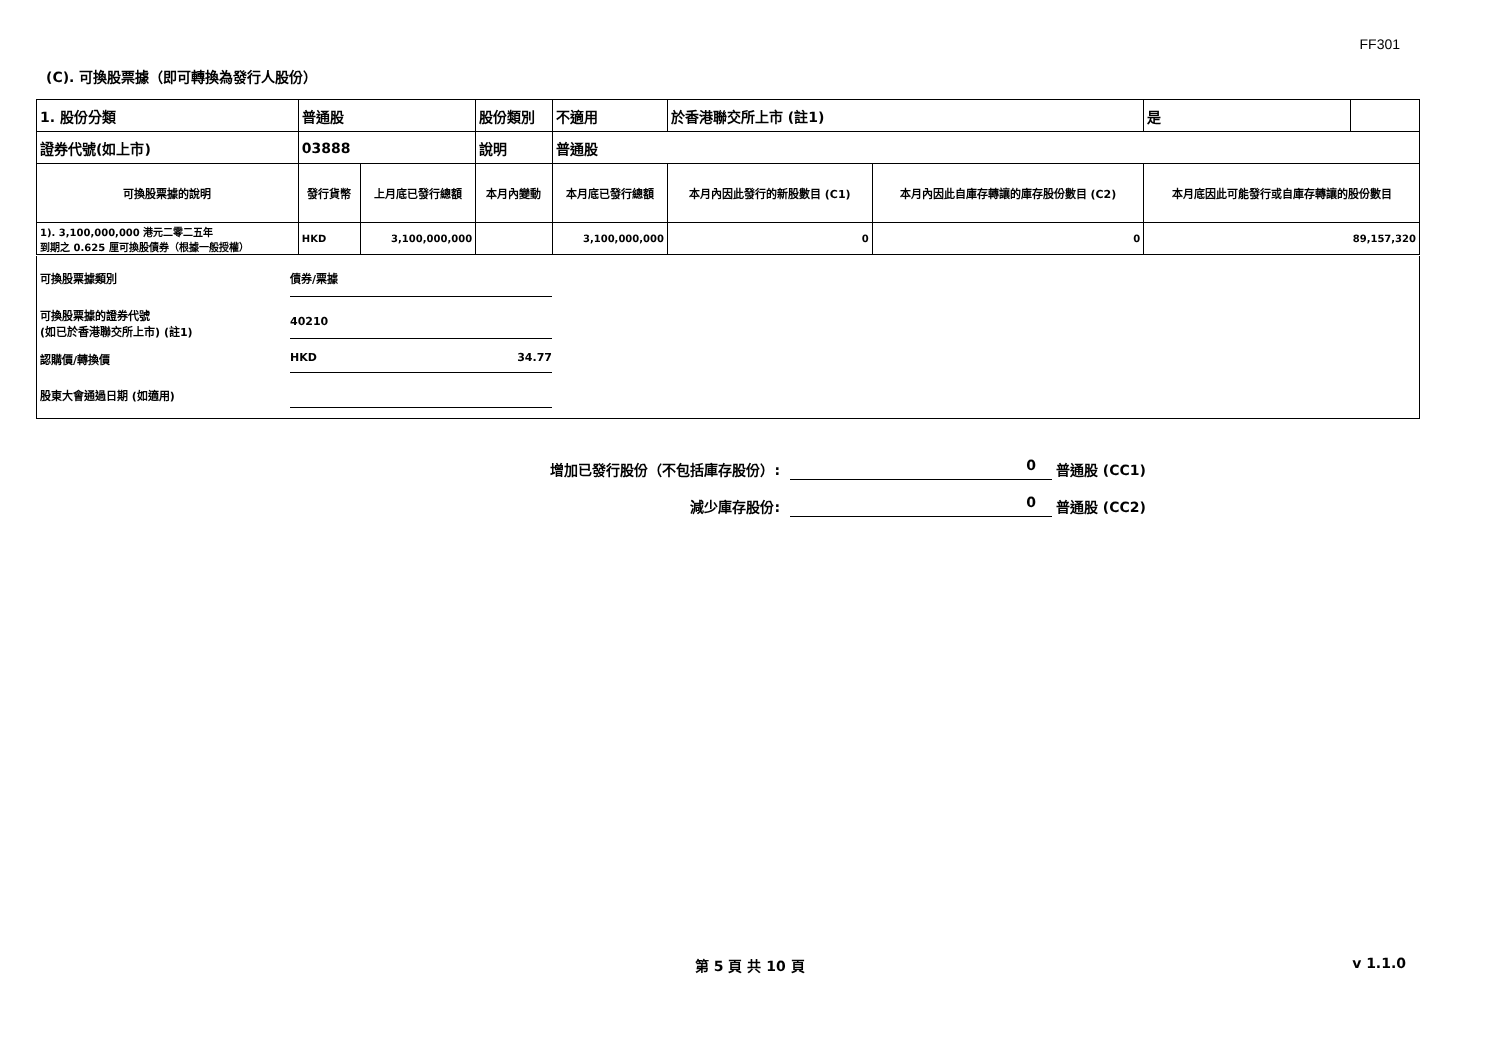FF301
(C). 可換股票據（即可轉換為發行人股份）
| 1. 股份分類 | 普通股 | | 股份類別 | 不適用 | | 於香港聯交所上市 (註1) | | 是 | |
| 證券代號(如上市) | 03888 | | 說明 | 普通股 | | | | | |
| 可換股票據的說明 | 發行貨幣 | 上月底已發行總額 | 本月內變動 | | 本月底已發行總額 | 本月內因此發行的新股數目 (C1) | 本月內因此自庫存轉讓的庫存股份數目 (C2) | 本月底因此可能發行或自庫存轉讓的股份數目 | |
| 1). 3,100,000,000 港元二零二五年 到期之 0.625 厘可換股債券（根據一般授權） | HKD | 3,100,000,000 | | | 3,100,000,000 | 0 | 0 | 89,157,320 | |
可換股票據類別 債券/票據
可換股票據的證券代號
(如已於香港聯交所上市) (註1) 40210
認購價/轉換價 HKD 34.77
股東大會通過日期 (如適用)
增加已發行股份（不包括庫存股份）: 0 普通股 (CC1)
減少庫存股份: 0 普通股 (CC2)
第 5 頁 共 10 頁 v 1.1.0